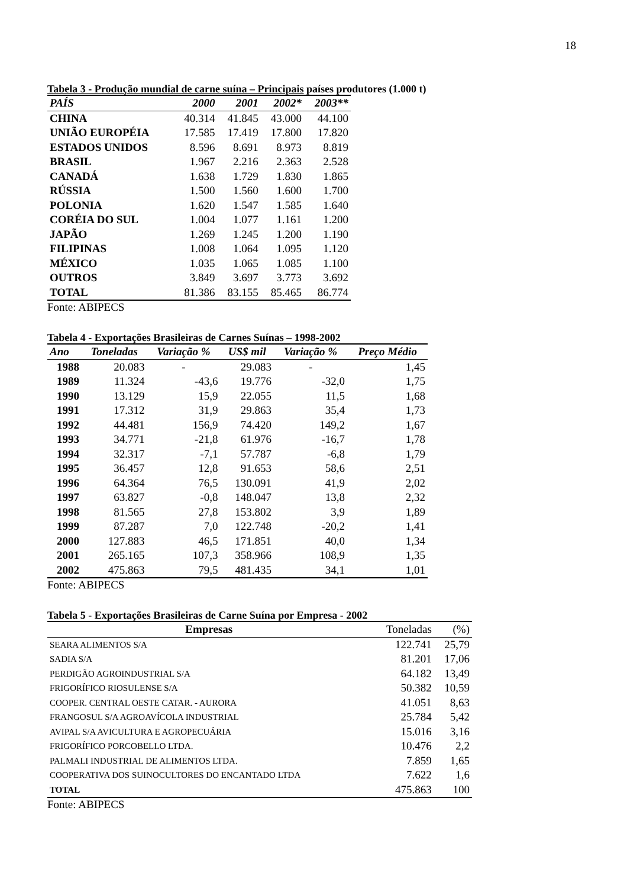18
Tabela 3 - Produção mundial de carne suína – Principais países produtores (1.000 t)
| PAÍS | 2000 | 2001 | 2002* | 2003** |
| --- | --- | --- | --- | --- |
| CHINA | 40.314 | 41.845 | 43.000 | 44.100 |
| UNIÃO EUROPÉIA | 17.585 | 17.419 | 17.800 | 17.820 |
| ESTADOS UNIDOS | 8.596 | 8.691 | 8.973 | 8.819 |
| BRASIL | 1.967 | 2.216 | 2.363 | 2.528 |
| CANADÁ | 1.638 | 1.729 | 1.830 | 1.865 |
| RÚSSIA | 1.500 | 1.560 | 1.600 | 1.700 |
| POLONIA | 1.620 | 1.547 | 1.585 | 1.640 |
| CORÉIA DO SUL | 1.004 | 1.077 | 1.161 | 1.200 |
| JAPÃO | 1.269 | 1.245 | 1.200 | 1.190 |
| FILIPINAS | 1.008 | 1.064 | 1.095 | 1.120 |
| MÉXICO | 1.035 | 1.065 | 1.085 | 1.100 |
| OUTROS | 3.849 | 3.697 | 3.773 | 3.692 |
| TOTAL | 81.386 | 83.155 | 85.465 | 86.774 |
Fonte: ABIPECS
Tabela 4 - Exportações Brasileiras de Carnes Suínas – 1998-2002
| Ano | Toneladas | Variação % | US$ mil | Variação % | Preço Médio |
| --- | --- | --- | --- | --- | --- |
| 1988 | 20.083 | - | 29.083 | - | 1,45 |
| 1989 | 11.324 | -43,6 | 19.776 | -32,0 | 1,75 |
| 1990 | 13.129 | 15,9 | 22.055 | 11,5 | 1,68 |
| 1991 | 17.312 | 31,9 | 29.863 | 35,4 | 1,73 |
| 1992 | 44.481 | 156,9 | 74.420 | 149,2 | 1,67 |
| 1993 | 34.771 | -21,8 | 61.976 | -16,7 | 1,78 |
| 1994 | 32.317 | -7,1 | 57.787 | -6,8 | 1,79 |
| 1995 | 36.457 | 12,8 | 91.653 | 58,6 | 2,51 |
| 1996 | 64.364 | 76,5 | 130.091 | 41,9 | 2,02 |
| 1997 | 63.827 | -0,8 | 148.047 | 13,8 | 2,32 |
| 1998 | 81.565 | 27,8 | 153.802 | 3,9 | 1,89 |
| 1999 | 87.287 | 7,0 | 122.748 | -20,2 | 1,41 |
| 2000 | 127.883 | 46,5 | 171.851 | 40,0 | 1,34 |
| 2001 | 265.165 | 107,3 | 358.966 | 108,9 | 1,35 |
| 2002 | 475.863 | 79,5 | 481.435 | 34,1 | 1,01 |
Fonte: ABIPECS
Tabela 5 - Exportações Brasileiras de Carne Suína por Empresa - 2002
| Empresas | Toneladas | (%) |
| SEARA ALIMENTOS S/A | 122.741 | 25,79 |
| SADIA S/A | 81.201 | 17,06 |
| PERDIGÃO AGROINDUSTRIAL S/A | 64.182 | 13,49 |
| FRIGORÍFICO RIOSULENSE S/A | 50.382 | 10,59 |
| COOPER. CENTRAL OESTE CATAR. - AURORA | 41.051 | 8,63 |
| FRANGOSUL S/A AGROAVÍCOLA INDUSTRIAL | 25.784 | 5,42 |
| AVIPAL S/A AVICULTURA E AGROPECUÁRIA | 15.016 | 3,16 |
| FRIGORÍFICO PORCOBELLO LTDA. | 10.476 | 2,2 |
| PALMALI INDUSTRIAL DE ALIMENTOS LTDA. | 7.859 | 1,65 |
| COOPERATIVA DOS SUINOCULTORES DO ENCANTADO LTDA | 7.622 | 1,6 |
| TOTAL | 475.863 | 100 |
Fonte: ABIPECS